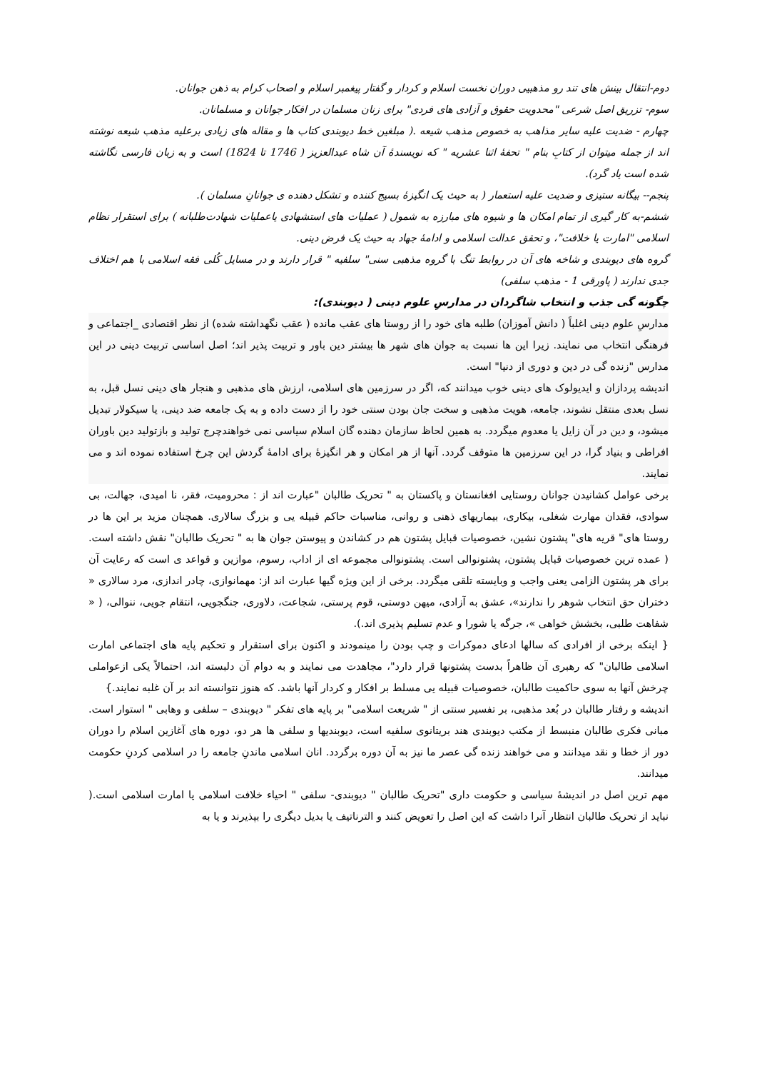دوم-انتقال بینش های تند رو مذهبیی دوران نخست اسلام و کردار و گفتار پیغمبر اسلام و اصحاب کرام به ذهن جوانان.
سوم- تزریق اصل شرعی "محدویت حقوق و آزادی های فردی" برای زنان مسلمان در افکار جوانان و مسلمانان.
چهارم - ضدیت علیه سایر مذاهب به خصوص مذهب شیعه .( مبلغین خط دیوبندی کتاب ها و مقاله های زیادی برعلیه مذهب شیعه نوشته اند از جمله میتوان از کتابِ بنام " تحفۀ اثنا عشریه " که نویسندۀ آن شاه عبدالعزیز ( 1746 تا 1824) است و به زبان فارسی نگاشته شده است یاد گرد).
پنجم-- بیگانه ستیزی و ضدیت علیه استعمار ( به حیث یک انگیزۀ بسیج کننده و تشکل دهنده ی جوانانِ مسلمان ).
ششم-به کار گیری از تمام امکان ها و شیوه های مبارزه به شمول ( عملیات های استشهادی یاعملیات شهادت‌طلبانه ) برای استقرار نظام اسلامی "امارت یا خلافت"، و تحقق عدالت اسلامی و ادامۀ جهاد به حیث یک فرض دینی.
گروه های دیوبندی و شاخه های آن در روابط تنگ با گروه مذهبی سنی" سلفیه " قرار دارند و در مسایل کُلی فقه اسلامی با هم اختلاف جدی ندارند ( پاورقی 1 - مذهب سلفی)
چگونه گی جذب و انتخاب شاگردان در مدارسِ علوم دینی ( دیوبندی):
مدارسِ علوم دینی اغلباً ( دانش آموزان) طلبه های خود را از روستا های عقب مانده ( عقب نگهداشته شده) از نظر اقتصادی _اجتماعی و فرهنگی انتخاب می نمایند. زیرا این ها نسبت به جوان های شهر ها بیشتر دین باور و تربیت پذیر اند؛ اصل اساسی تربیت دینی در این مدارس "زنده گی در دین و دوری از دنیا" است.
اندیشه پردازان و ایدیولوک های دینی خوب میدانند که، اگر در سرزمین های اسلامی، ارزش های مذهبی و هنجار های دینی نسل قبل، به نسل بعدی منتقل نشوند، جامعه، هویت مذهبی و سخت جان بودن سنتی خود را از دست داده و به یک جامعه ضد دینی، یا سیکولار تبدیل میشود، و دین در آن زایل یا معدوم میگردد. به همین لحاظ سازمان دهنده گان اسلام سیاسی نمی خواهندچرج تولید و بازتولید دین باوران افراطی و بنیاد گرا، در این سرزمین ها متوقف گردد. آنها از هر امکان و هر انگیزۀ برای ادامۀ گردش این چرخ استفاده نموده اند و می نمایند.
برخی عوامل کشانیدن جوانان روستایی افغانستان و پاکستان به " تحریک طالبان "عبارت اند از : محرومیت، فقر، نا امیدی، جهالت، بی سوادی، فقدان مهارت شغلی، بیکاری، بیماریهای ذهنی و روانی، مناسبات حاکم قبیله یی و بزرگ سالاری. همچنان مزید بر این ها در روستا های" قریه های" پشتون نشین، خصوصیات قبایل پشتون هم در کشاندن و پیوستن جوان ها به " تحریک طالبان" نقش داشته است.( عمده ترین خصوصیات قبایل پشتون، پشتونوالی است. پشتونوالی مجموعه ای از اداب، رسوم، موازین و قواعد ی است که رعایت آن برای هر پشتون الزامی یعنی واجب و وبایسته تلقی میگردد. برخی از این ویژه گیها عبارت اند از: مهمانوازی، چادر اندازی، مرد سالاری « دختران حق انتخاب شوهر را ندارند»، عشق به آزادی، میهن دوستی، قوم پرستی، شجاعت، دلاوری، جنگجویی، انتقام جویی، ننوالی، ( « شفاهت طلبی، بخشش خواهی »، جرگه یا شورا و عدم تسلیم پذیری اند.).
{ اینکه برخی از افرادی که سالها ادعای دموکرات و چپ بودن را مینمودند و اکنون برای استقرار و تحکیم پایه های اجتماعی امارت اسلامی طالبان" که رهبری آن ظاهراً بدست پشتونها قرار دارد"، مجاهدت می نمایند و به دوام آن دلبسته اند، احتمالاً یکی ازعواملی چرخش آنها به سوی حاکمیت طالبان، خصوصیات قبیله یی مسلط بر افکار و کردار آنها باشد. که هنوز نتوانسته اند بر آن غلبه نمایند.}
اندیشه و رفتار طالبان در بُعد مذهبی، بر تفسیر سنتی از " شریعت اسلامی" بر پایه های تفکر " دیوبندی – سلفی و وهابی " استوار است. مبانی فکری طالبان منبسط از مکتب دیوبندی هند بریتانوی سلفیه است، دیوبندیها و سلفی ها هر دو، دوره های آغازین اسلام را دوران دور از خطا و نقد میدانند و می خواهند زنده گی عصر ما نیز به آن دوره برگردد. انان اسلامی ماندنِ جامعه را در اسلامی کردنِ حکومت میدانند.
مهم ترین اصل در اندیشۀ سیاسی و حکومت داری "تحریک طالبان " دیوبندی- سلفی " احیاء خلافت اسلامی یا امارت اسلامی است.( نباید از تحریک طالبان انتظار آنرا داشت که این اصل را تعویض کنند و الترناتیف یا بدیل دیگری را بپذیرند و یا به